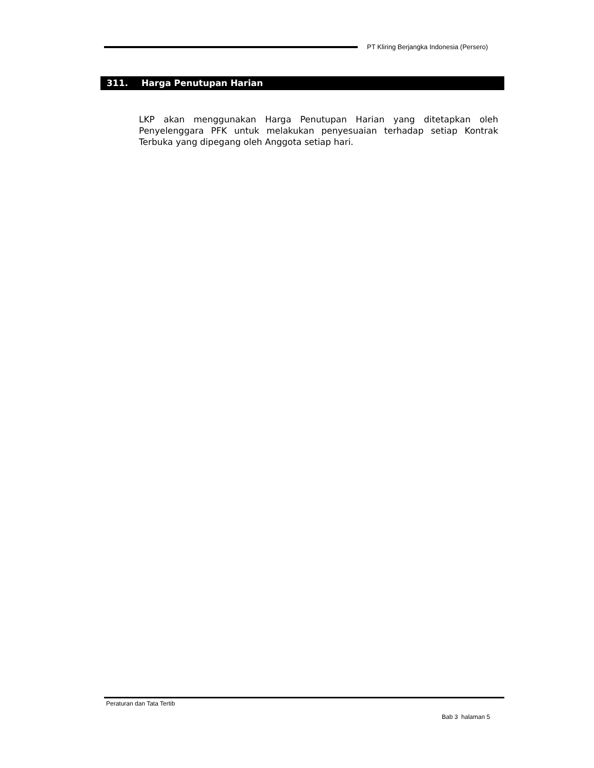PT Kliring Berjangka Indonesia (Persero)
311. Harga Penutupan Harian
LKP akan menggunakan Harga Penutupan Harian yang ditetapkan oleh Penyelenggara PFK untuk melakukan penyesuaian terhadap setiap Kontrak Terbuka yang dipegang oleh Anggota setiap hari.
Peraturan dan Tata Tertib
Bab 3 halaman 5